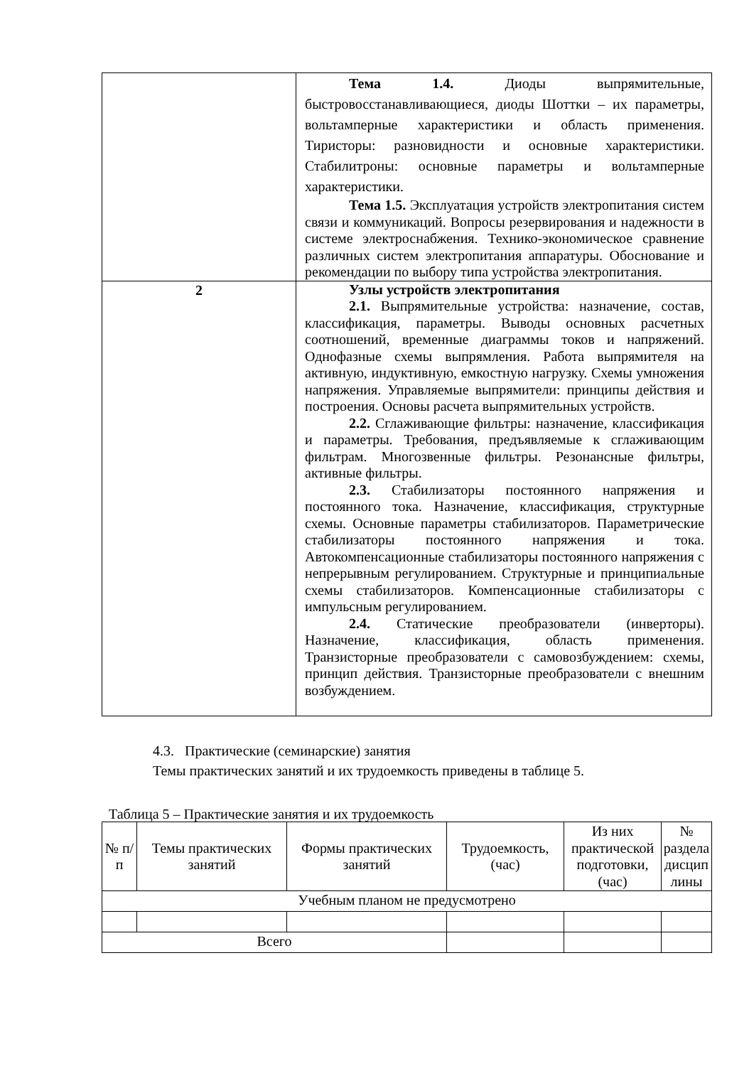| | Тема 1.4. Диоды выпрямительные, быстровосстанавливающиеся, диоды Шоттки – их параметры, вольтамперные характеристики и область применения. Тиристоры: разновидности и основные характеристики. Стабилитроны: основные параметры и вольтамперные характеристики. Тема 1.5. Эксплуатация устройств электропитания систем связи и коммуникаций. Вопросы резервирования и надежности в системе электроснабжения. Технико-экономическое сравнение различных систем электропитания аппаратуры. Обоснование и рекомендации по выбору типа устройства электропитания. |
| 2 | Узлы устройств электропитания 2.1. Выпрямительные устройства: назначение, состав, классификация, параметры. Выводы основных расчетных соотношений, временные диаграммы токов и напряжений. Однофазные схемы выпрямления. Работа выпрямителя на активную, индуктивную, емкостную нагрузку. Схемы умножения напряжения. Управляемые выпрямители: принципы действия и построения. Основы расчета выпрямительных устройств. 2.2. Сглаживающие фильтры: назначение, классификация и параметры. Требования, предъявляемые к сглаживающим фильтрам. Многозвенные фильтры. Резонансные фильтры, активные фильтры. 2.3. Стабилизаторы постоянного напряжения и постоянного тока. Назначение, классификация, структурные схемы. Основные параметры стабилизаторов. Параметрические стабилизаторы постоянного напряжения и тока. Автокомпенсационные стабилизаторы постоянного напряжения с непрерывным регулированием. Структурные и принципиальные схемы стабилизаторов. Компенсационные стабилизаторы с импульсным регулированием. 2.4. Статические преобразователи (инверторы). Назначение, классификация, область применения. Транзисторные преобразователи с самовозбуждением: схемы, принцип действия. Транзисторные преобразователи с внешним возбуждением. |
4.3. Практические (семинарские) занятия
Темы практических занятий и их трудоемкость приведены в таблице 5.
Таблица 5 – Практические занятия и их трудоемкость
| № п/п | Темы практических занятий | Формы практических занятий | Трудоемкость, (час) | Из них практической подготовки, (час) | № раздела дисцип лины |
| --- | --- | --- | --- | --- | --- |
| Учебным планом не предусмотрено | | | | | |
| Всего | | | | | |